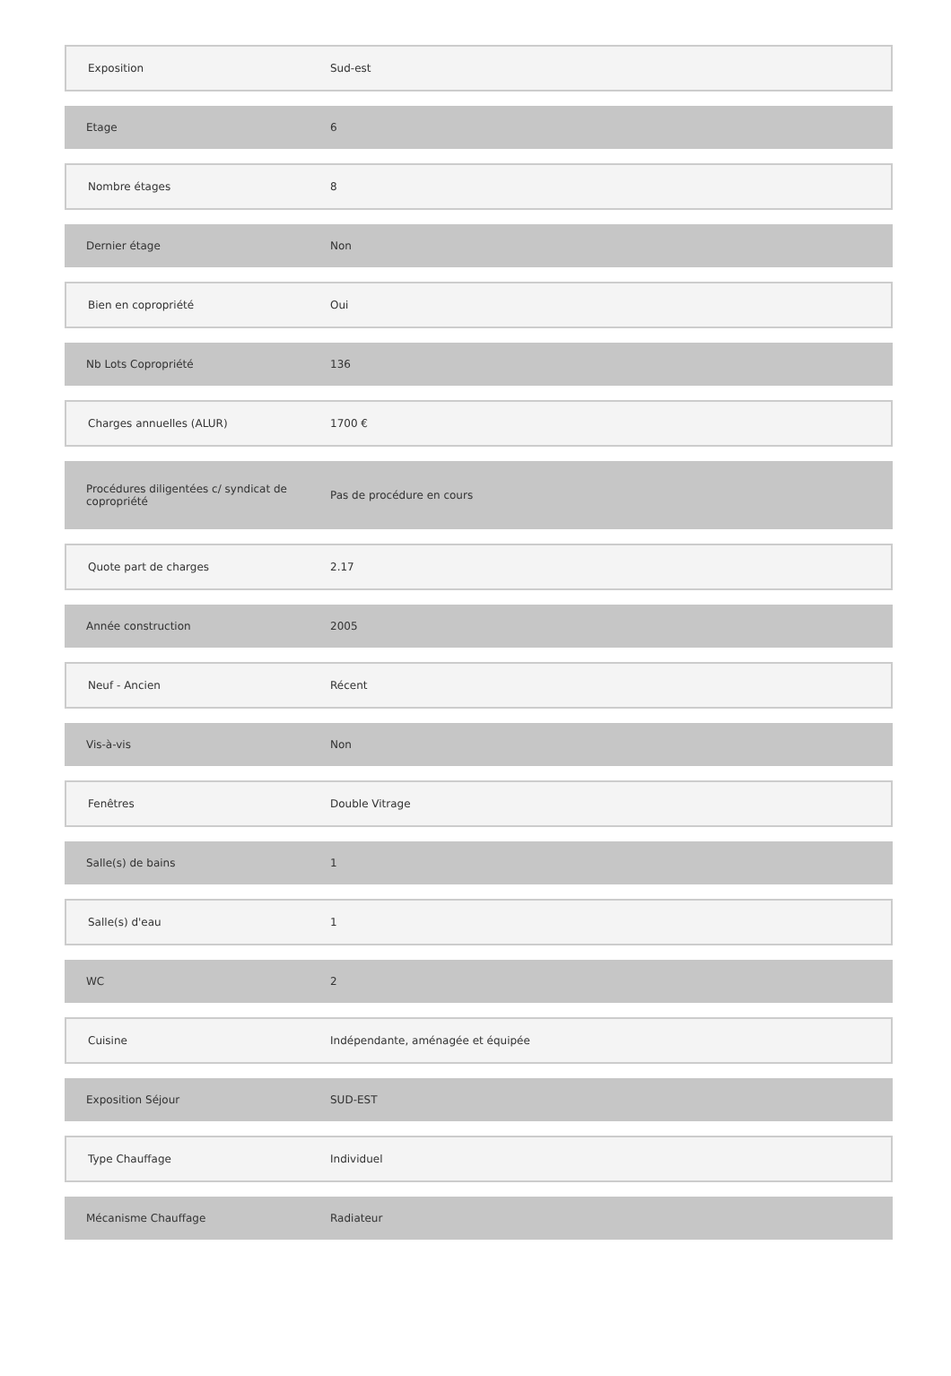| Exposition | Sud-est |
| Etage | 6 |
| Nombre étages | 8 |
| Dernier étage | Non |
| Bien en copropriété | Oui |
| Nb Lots Copropriété | 136 |
| Charges annuelles (ALUR) | 1700 € |
| Procédures diligentées c/ syndicat de copropriété | Pas de procédure en cours |
| Quote part de charges | 2.17 |
| Année construction | 2005 |
| Neuf - Ancien | Récent |
| Vis-à-vis | Non |
| Fenêtres | Double Vitrage |
| Salle(s) de bains | 1 |
| Salle(s) d'eau | 1 |
| WC | 2 |
| Cuisine | Indépendante, aménagée et équipée |
| Exposition Séjour | SUD-EST |
| Type Chauffage | Individuel |
| Mécanisme Chauffage | Radiateur |